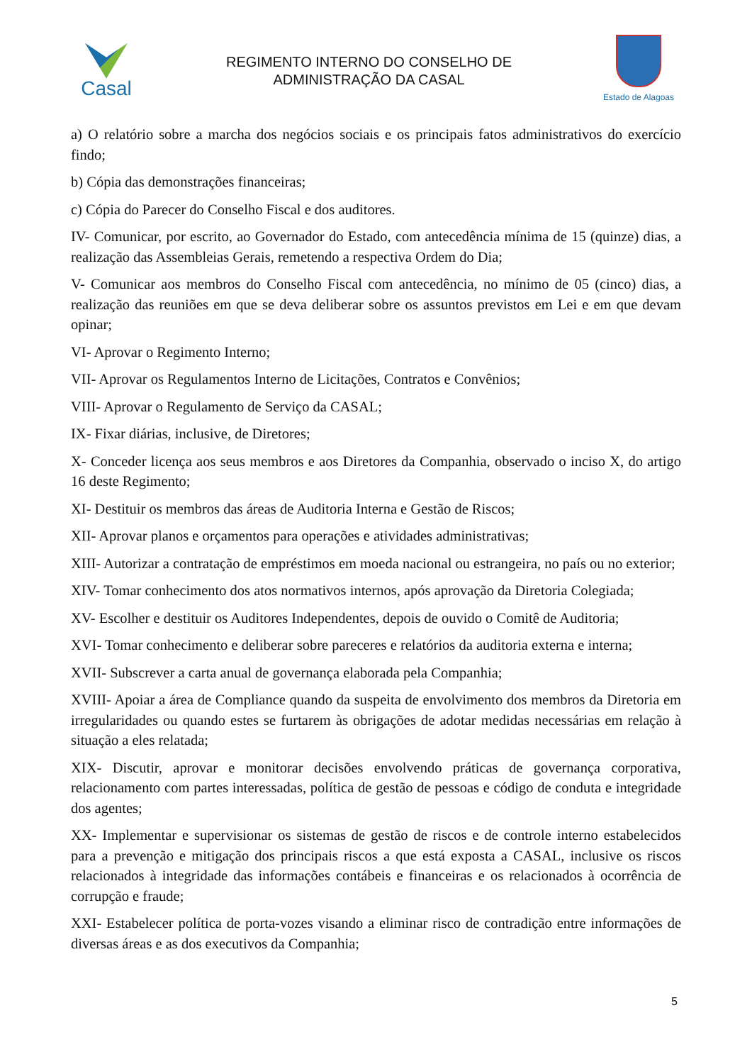Casal
REGIMENTO INTERNO DO CONSELHO DE
ADMINISTRAÇÃO DA CASAL
Estado de Alagoas
a) O relatório sobre a marcha dos negócios sociais e os principais fatos administrativos do exercício findo;
b) Cópia das demonstrações financeiras;
c) Cópia do Parecer do Conselho Fiscal e dos auditores.
IV- Comunicar, por escrito, ao Governador do Estado, com antecedência mínima de 15 (quinze) dias, a realização das Assembleias Gerais, remetendo a respectiva Ordem do Dia;
V- Comunicar aos membros do Conselho Fiscal com antecedência, no mínimo de 05 (cinco) dias, a realização das reuniões em que se deva deliberar sobre os assuntos previstos em Lei e em que devam opinar;
VI- Aprovar o Regimento Interno;
VII- Aprovar os Regulamentos Interno de Licitações, Contratos e Convênios;
VIII- Aprovar o Regulamento de Serviço da CASAL;
IX- Fixar diárias, inclusive, de Diretores;
X- Conceder licença aos seus membros e aos Diretores da Companhia, observado o inciso X, do artigo 16 deste Regimento;
XI- Destituir os membros das áreas de Auditoria Interna e Gestão de Riscos;
XII- Aprovar planos e orçamentos para operações e atividades administrativas;
XIII- Autorizar a contratação de empréstimos em moeda nacional ou estrangeira, no país ou no exterior;
XIV- Tomar conhecimento dos atos normativos internos, após aprovação da Diretoria Colegiada;
XV- Escolher e destituir os Auditores Independentes, depois de ouvido o Comitê de Auditoria;
XVI- Tomar conhecimento e deliberar sobre pareceres e relatórios da auditoria externa e interna;
XVII- Subscrever a carta anual de governança elaborada pela Companhia;
XVIII- Apoiar a área de Compliance quando da suspeita de envolvimento dos membros da Diretoria em irregularidades ou quando estes se furtarem às obrigações de adotar medidas necessárias em relação à situação a eles relatada;
XIX- Discutir, aprovar e monitorar decisões envolvendo práticas de governança corporativa, relacionamento com partes interessadas, política de gestão de pessoas e código de conduta e integridade dos agentes;
XX- Implementar e supervisionar os sistemas de gestão de riscos e de controle interno estabelecidos para a prevenção e mitigação dos principais riscos a que está exposta a CASAL, inclusive os riscos relacionados à integridade das informações contábeis e financeiras e os relacionados à ocorrência de corrupção e fraude;
XXI- Estabelecer política de porta-vozes visando a eliminar risco de contradição entre informações de diversas áreas e as dos executivos da Companhia;
5